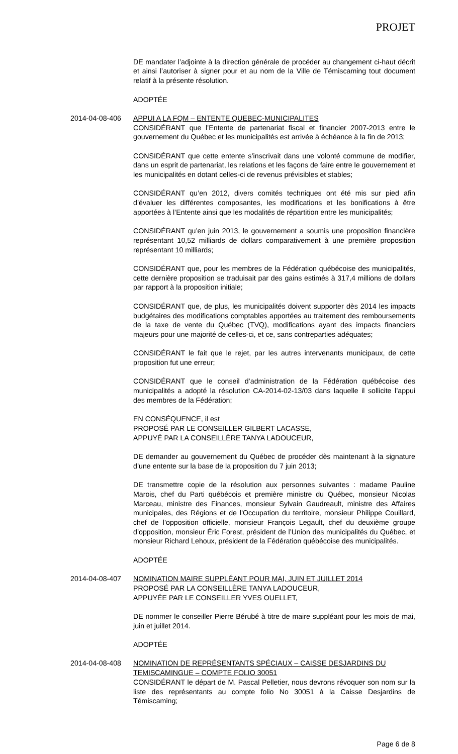PROJET
DE mandater l’adjointe à la direction générale de procéder au changement ci-haut décrit et ainsi l’autoriser à signer pour et au nom de la Ville de Témiscaming tout document relatif à la présente résolution.
ADOPTÉE
2014-04-08-406 APPUI A LA FQM – ENTENTE QUEBEC-MUNICIPALITES
CONSIDÉRANT que l’Entente de partenariat fiscal et financier 2007-2013 entre le gouvernement du Québec et les municipalités est arrivée à échéance à la fin de 2013;
CONSIDÉRANT que cette entente s’inscrivait dans une volonté commune de modifier, dans un esprit de partenariat, les relations et les façons de faire entre le gouvernement et les municipalités en dotant celles-ci de revenus prévisibles et stables;
CONSIDÉRANT qu’en 2012, divers comités techniques ont été mis sur pied afin d’évaluer les différentes composantes, les modifications et les bonifications à être apportées à l’Entente ainsi que les modalités de répartition entre les municipalités;
CONSIDÉRANT qu’en juin 2013, le gouvernement a soumis une proposition financière représentant 10,52 milliards de dollars comparativement à une première proposition représentant 10 milliards;
CONSIDÉRANT que, pour les membres de la Fédération québécoise des municipalités, cette dernière proposition se traduisait par des gains estimés à 317,4 millions de dollars par rapport à la proposition initiale;
CONSIDÉRANT que, de plus, les municipalités doivent supporter dès 2014 les impacts budgétaires des modifications comptables apportées au traitement des remboursements de la taxe de vente du Québec (TVQ), modifications ayant des impacts financiers majeurs pour une majorité de celles-ci, et ce, sans contreparties adéquates;
CONSIDÉRANT le fait que le rejet, par les autres intervenants municipaux, de cette proposition fut une erreur;
CONSIDÉRANT que le conseil d’administration de la Fédération québécoise des municipalités a adopté la résolution CA-2014-02-13/03 dans laquelle il sollicite l’appui des membres de la Fédération;
EN CONSÉQUENCE, il est
PROPOSÉ PAR LE CONSEILLER GILBERT LACASSE,
APPUYÉ PAR LA CONSEILLÈRE TANYA LADOUCEUR,
DE demander au gouvernement du Québec de procéder dès maintenant à la signature d’une entente sur la base de la proposition du 7 juin 2013;
DE transmettre copie de la résolution aux personnes suivantes : madame Pauline Marois, chef du Parti québécois et première ministre du Québec, monsieur Nicolas Marceau, ministre des Finances, monsieur Sylvain Gaudreault, ministre des Affaires municipales, des Régions et de l'Occupation du territoire, monsieur Philippe Couillard, chef de l’opposition officielle, monsieur François Legault, chef du deuxième groupe d’opposition, monsieur Éric Forest, président de l’Union des municipalités du Québec, et monsieur Richard Lehoux, président de la Fédération québécoise des municipalités.
ADOPTÉE
2014-04-08-407 NOMINATION MAIRE SUPPLÉANT POUR MAI, JUIN ET JUILLET 2014
PROPOSÉ PAR LA CONSEILLÈRE TANYA LADOUCEUR,
APPUYÉE PAR LE CONSEILLER YVES OUELLET,
DE nommer le conseiller Pierre Bérubé à titre de maire suppléant pour les mois de mai, juin et juillet 2014.
ADOPTÉE
2014-04-08-408 NOMINATION DE REPRÉSENTANTS SPÉCIAUX – CAISSE DESJARDINS DU TEMISCAMINGUE – COMPTE FOLIO 30051
CONSIDÉRANT le départ de M. Pascal Pelletier, nous devrons révoquer son nom sur la liste des représentants au compte folio No 30051 à la Caisse Desjardins de Témiscaming;
Page 6 de 8